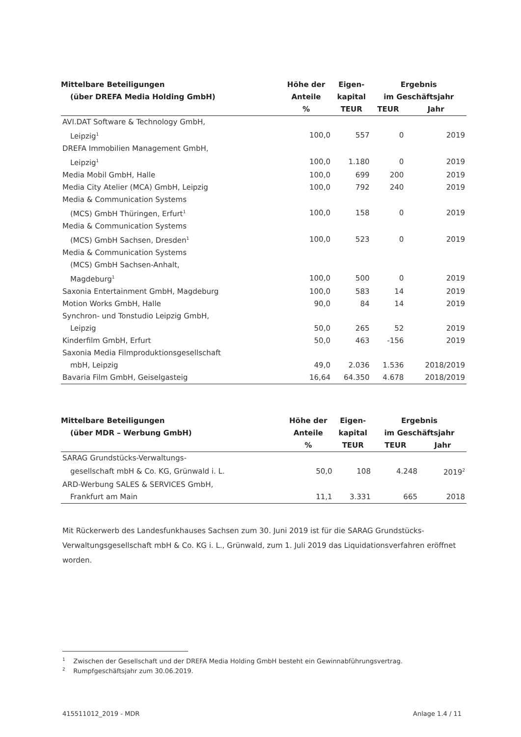| Mittelbare Beteiligungen | Höhe der | Eigen- | Ergebnis | |
| --- | --- | --- | --- | --- |
| (über DREFA Media Holding GmbH) | Anteile | kapital | im Geschäftsjahr | |
| | % | TEUR | TEUR | Jahr |
| AVI.DAT Software & Technology GmbH, | | | | |
| Leipzig<sup>1</sup> | 100,0 | 557 | 0 | 2019 |
| DREFA Immobilien Management GmbH, | | | | |
| Leipzig<sup>1</sup> | 100,0 | 1.180 | 0 | 2019 |
| Media Mobil GmbH, Halle | 100,0 | 699 | 200 | 2019 |
| Media City Atelier (MCA) GmbH, Leipzig | 100,0 | 792 | 240 | 2019 |
| Media & Communication Systems | | | | |
| (MCS) GmbH Thüringen, Erfurt<sup>1</sup> | 100,0 | 158 | 0 | 2019 |
| Media & Communication Systems | | | | |
| (MCS) GmbH Sachsen, Dresden<sup>1</sup> | 100,0 | 523 | 0 | 2019 |
| Media & Communication Systems | | | | |
| (MCS) GmbH Sachsen-Anhalt, | | | | |
| Magdeburg<sup>1</sup> | 100,0 | 500 | 0 | 2019 |
| Saxonia Entertainment GmbH, Magdeburg | 100,0 | 583 | 14 | 2019 |
| Motion Works GmbH, Halle | 90,0 | 84 | 14 | 2019 |
| Synchron- und Tonstudio Leipzig GmbH, | | | | |
| Leipzig | 50,0 | 265 | 52 | 2019 |
| Kinderfilm GmbH, Erfurt | 50,0 | 463 | -156 | 2019 |
| Saxonia Media Filmproduktionsgesellschaft | | | | |
| mbH, Leipzig | 49,0 | 2.036 | 1.536 | 2018/2019 |
| Bavaria Film GmbH, Geiselgasteig | 16,64 | 64.350 | 4.678 | 2018/2019 |
| Mittelbare Beteiligungen | Höhe der | Eigen- | Ergebnis | |
| --- | --- | --- | --- | --- |
| (über MDR – Werbung GmbH) | Anteile | kapital | im Geschäftsjahr | |
| | % | TEUR | TEUR | Jahr |
| SARAG Grundstücks-Verwaltungs- | | | | |
| gesellschaft mbH & Co. KG, Grünwald i. L. | 50,0 | 108 | 4.248 | 2019<sup>2</sup> |
| ARD-Werbung SALES & SERVICES GmbH, | | | | |
| Frankfurt am Main | 11,1 | 3.331 | 665 | 2018 |
Mit Rückerwerb des Landesfunkhauses Sachsen zum 30. Juni 2019 ist für die SARAG Grundstücks-Verwaltungsgesellschaft mbH & Co. KG i. L., Grünwald, zum 1. Juli 2019 das Liquidationsverfahren eröffnet worden.
<sup>1</sup> Zwischen der Gesellschaft und der DREFA Media Holding GmbH besteht ein Gewinnabführungsvertrag.
<sup>2</sup> Rumpfgeschäftsjahr zum 30.06.2019.
415511012_2019 - MDR Anlage 1.4 / 11